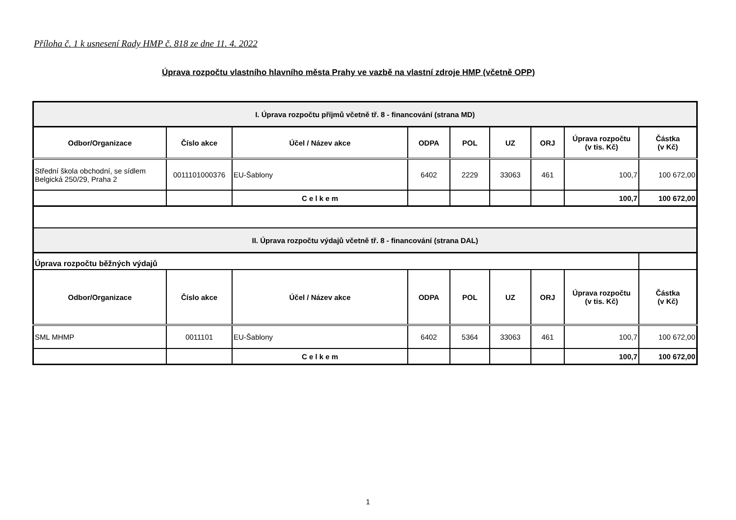Příloha č. 1 k usnesení Rady HMP č. 818 ze dne 11. 4. 2022
Úprava rozpočtu vlastního hlavního města Prahy ve vazbě na vlastní zdroje HMP (včetně OPP)
| I. Úprava rozpočtu příjmů včetně tř. 8 - financování (strana MD) | | | | | | | | |
| Odbor/Organizace | Číslo akce | Účel / Název akce | ODPA | POL | UZ | ORJ | Úprava rozpočtu (v tis. Kč) | Částka (v Kč) |
| Střední škola obchodní, se sídlem Belgická 250/29, Praha 2 | 0011101000376 | EU-Šablony | 6402 | 2229 | 33063 | 461 | 100,7 | 100 672,00 |
| | | C e l k e m | | | | | 100,7 | 100 672,00 |
| II. Úprava rozpočtu výdajů včetně tř. 8 - financování (strana DAL) | | | | | | | | |
| Úprava rozpočtu běžných výdajů | | | | | | | | |
| Odbor/Organizace | Číslo akce | Účel / Název akce | ODPA | POL | UZ | ORJ | Úprava rozpočtu (v tis. Kč) | Částka (v Kč) |
| SML MHMP | 0011101 | EU-Šablony | 6402 | 5364 | 33063 | 461 | 100,7 | 100 672,00 |
| | | C e l k e m | | | | | 100,7 | 100 672,00 |
1